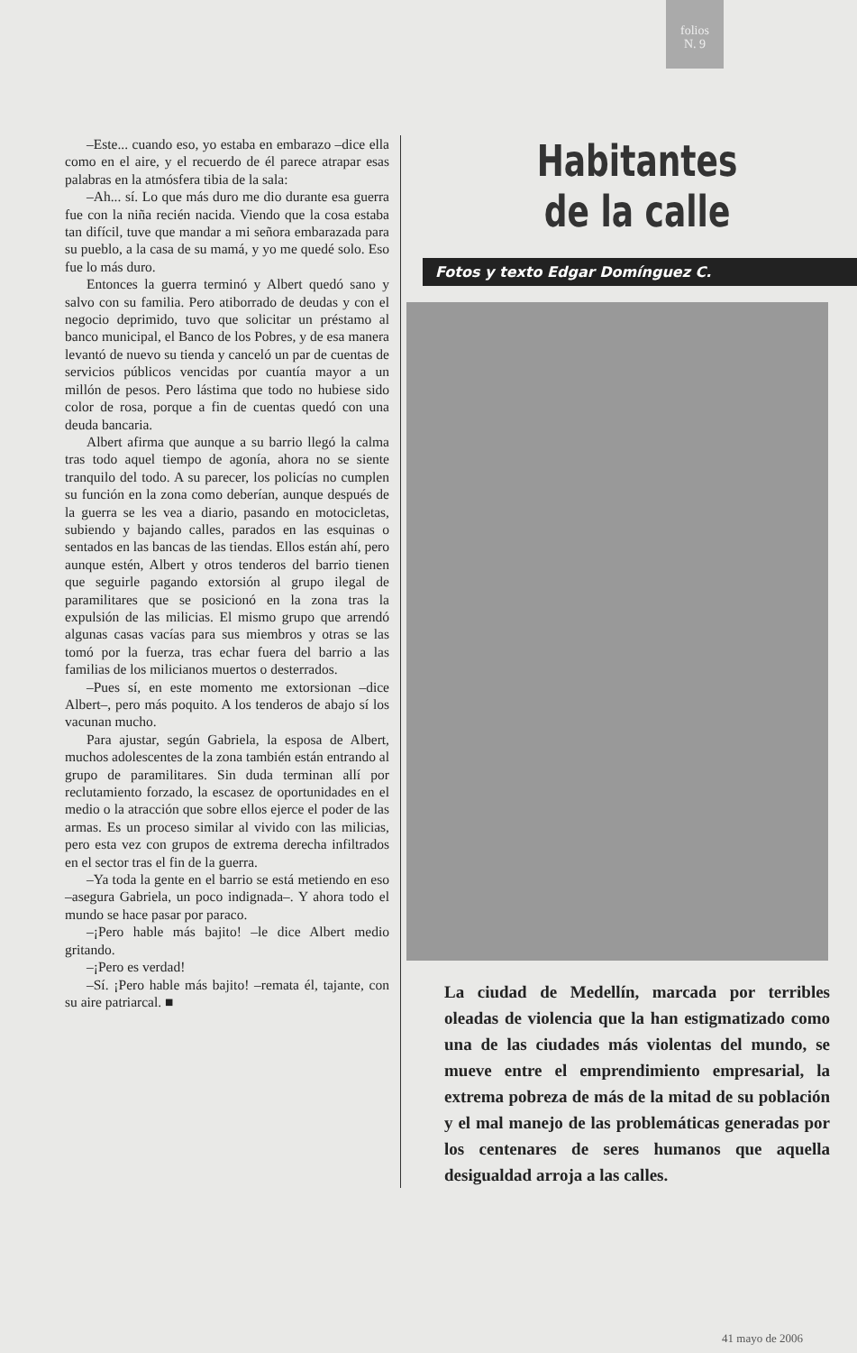folios
N. 9
–Este... cuando eso, yo estaba en embarazo –dice ella como en el aire, y el recuerdo de él parece atrapar esas palabras en la atmósfera tibia de la sala:
–Ah... sí. Lo que más duro me dio durante esa guerra fue con la niña recién nacida. Viendo que la cosa estaba tan difícil, tuve que mandar a mi señora embarazada para su pueblo, a la casa de su mamá, y yo me quedé solo. Eso fue lo más duro.
Entonces la guerra terminó y Albert quedó sano y salvo con su familia. Pero atiborrado de deudas y con el negocio deprimido, tuvo que solicitar un préstamo al banco municipal, el Banco de los Pobres, y de esa manera levantó de nuevo su tienda y canceló un par de cuentas de servicios públicos vencidas por cuantía mayor a un millón de pesos. Pero lástima que todo no hubiese sido color de rosa, porque a fin de cuentas quedó con una deuda bancaria.
Albert afirma que aunque a su barrio llegó la calma tras todo aquel tiempo de agonía, ahora no se siente tranquilo del todo. A su parecer, los policías no cumplen su función en la zona como deberían, aunque después de la guerra se les vea a diario, pasando en motocicletas, subiendo y bajando calles, parados en las esquinas o sentados en las bancas de las tiendas. Ellos están ahí, pero aunque estén, Albert y otros tenderos del barrio tienen que seguirle pagando extorsión al grupo ilegal de paramilitares que se posicionó en la zona tras la expulsión de las milicias. El mismo grupo que arrendó algunas casas vacías para sus miembros y otras se las tomó por la fuerza, tras echar fuera del barrio a las familias de los milicianos muertos o desterrados.
–Pues sí, en este momento me extorsionan –dice Albert–, pero más poquito. A los tenderos de abajo sí los vacunan mucho.
Para ajustar, según Gabriela, la esposa de Albert, muchos adolescentes de la zona también están entrando al grupo de paramilitares. Sin duda terminan allí por reclutamiento forzado, la escasez de oportunidades en el medio o la atracción que sobre ellos ejerce el poder de las armas. Es un proceso similar al vivido con las milicias, pero esta vez con grupos de extrema derecha infiltrados en el sector tras el fin de la guerra.
–Ya toda la gente en el barrio se está metiendo en eso –asegura Gabriela, un poco indignada–. Y ahora todo el mundo se hace pasar por paraco.
–¡Pero hable más bajito! –le dice Albert medio gritando.
–¡Pero es verdad!
–Sí. ¡Pero hable más bajito! –remata él, tajante, con su aire patriarcal. ■
Habitantes
de la calle
Fotos y texto Edgar Domínguez C.
La ciudad de Medellín, marcada por terribles oleadas de violencia que la han estigmatizado como una de las ciudades más violentas del mundo, se mueve entre el emprendimiento empresarial, la extrema pobreza de más de la mitad de su población y el mal manejo de las problemáticas generadas por los centenares de seres humanos que aquella desigualdad arroja a las calles.
41 mayo de 2006